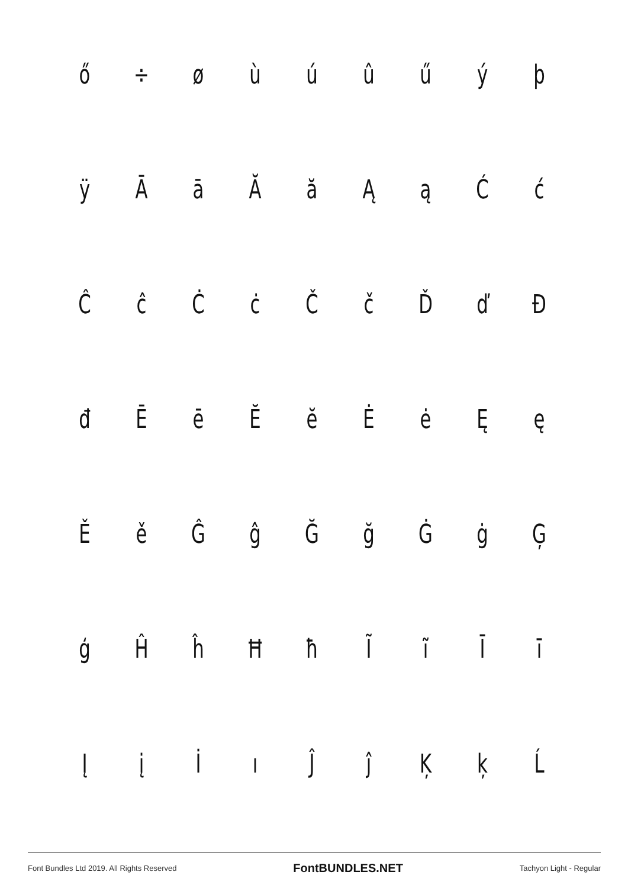| ő | ÷ | ø | ù | ú | û | ű | ý | þ |
| ÿ | Ā | ā | Ă | ă | Ą | ą | Ć | ć |
| Ĉ | ĉ | Ċ | ċ | Č | č | Ď | ď | Đ |
| đ | Ē | ē | Ĕ | ĕ | Ė | ė | Ę | ę |
| Ě | ě | Ĝ | ĝ | Ğ | ğ | Ġ | ġ | Ģ |
| ģ | Ĥ | ĥ | Ħ | ħ | Ĩ | ĩ | Ī | ī |
| Į | į | İ | ı | Ĵ | ĵ | Ķ | ķ | Ĺ |
Font Bundles Ltd 2019. All Rights Reserved FontBUNDLES.NET Tachyon Light - Regular